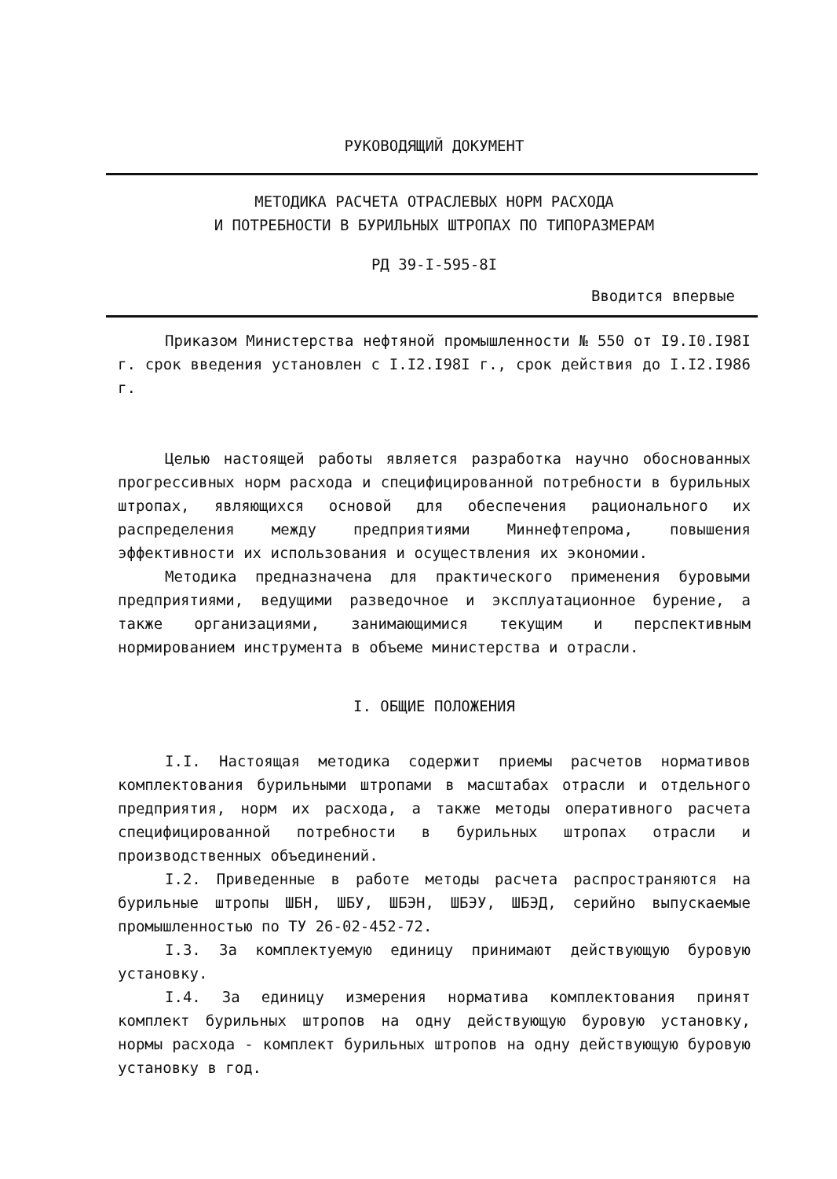РУКОВОДЯЩИЙ ДОКУМЕНТ
МЕТОДИКА РАСЧЕТА ОТРАСЛЕВЫХ НОРМ РАСХОДА
И ПОТРЕБНОСТИ В БУРИЛЬНЫХ ШТРОПАХ ПО ТИПОРАЗМЕРАМ
РД 39-I-595-8I
Вводится впервые
Приказом Министерства нефтяной промышленности № 550 от I9.I0.I98I г. срок введения установлен с I.I2.I98I г., срок действия до I.I2.I986 г.
Целью настоящей работы является разработка научно обоснованных прогрессивных норм расхода и специфицированной потребности в бурильных штропах, являющихся основой для обеспечения рационального их распределения между предприятиями Миннефтепрома, повышения эффективности их использования и осуществления их экономии.
Методика предназначена для практического применения буровыми предприятиями, ведущими разведочное и эксплуатационное бурение, а также организациями, занимающимися текущим и перспективным нормированием инструмента в объеме министерства и отрасли.
I. ОБЩИЕ ПОЛОЖЕНИЯ
I.I. Настоящая методика содержит приемы расчетов нормативов комплектования бурильными штропами в масштабах отрасли и отдельного предприятия, норм их расхода, а также методы оперативного расчета специфицированной потребности в бурильных штропах отрасли и производственных объединений.
I.2. Приведенные в работе методы расчета распространяются на бурильные штропы ШБН, ШБУ, ШБЭН, ШБЭУ, ШБЭД, серийно выпускаемые промышленностью по ТУ 26-02-452-72.
I.3. За комплектуемую единицу принимают действующую буровую установку.
I.4. За единицу измерения норматива комплектования принят комплект бурильных штропов на одну действующую буровую установку, нормы расхода - комплект бурильных штропов на одну действующую буровую установку в год.